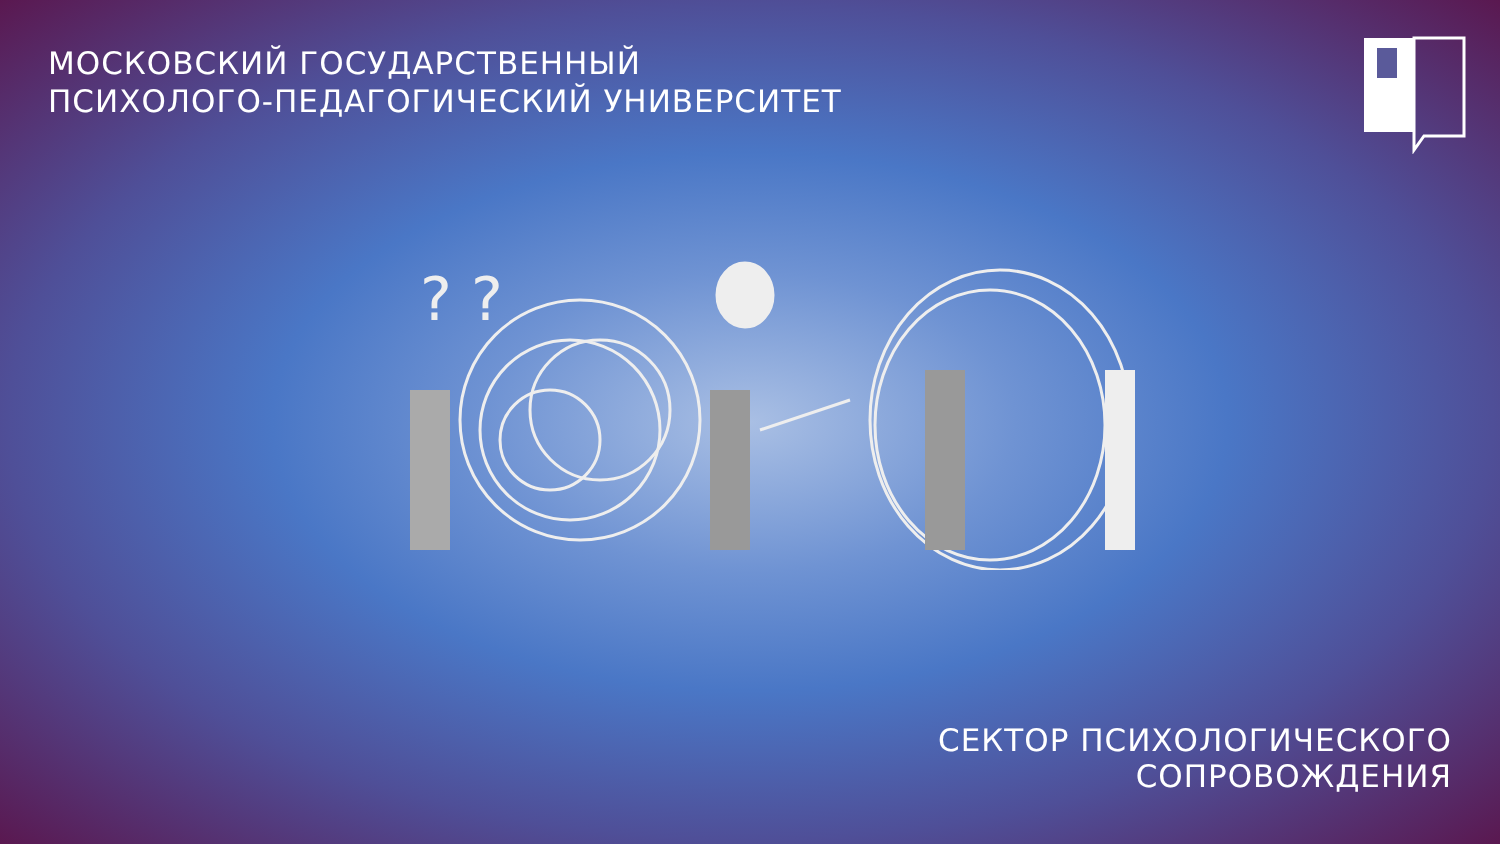МОСКОВСКИЙ ГОСУДАРСТВЕННЫЙ
ПСИХОЛОГО-ПЕДАГОГИЧЕСКИЙ УНИВЕРСИТЕТ
? ?
СЕКТОР ПСИХОЛОГИЧЕСКОГО
СОПРОВОЖДЕНИЯ